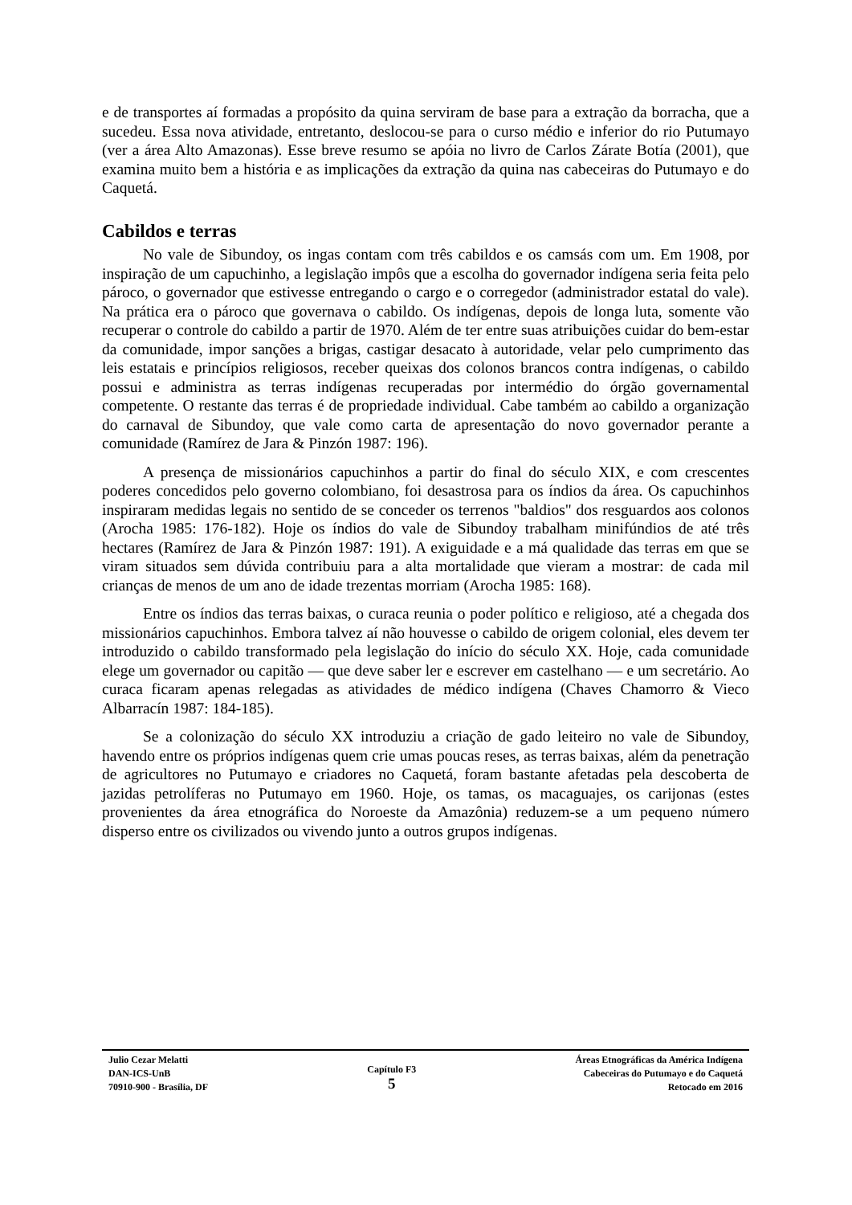e de transportes aí formadas a propósito da quina serviram de base para a extração da borracha, que a sucedeu. Essa nova atividade, entretanto, deslocou-se para o curso médio e inferior do rio Putumayo (ver a área Alto Amazonas). Esse breve resumo se apóia no livro de Carlos Zárate Botía (2001), que examina muito bem a história e as implicações da extração da quina nas cabeceiras do Putumayo e do Caquetá.
Cabildos e terras
No vale de Sibundoy, os ingas contam com três cabildos e os camsás com um. Em 1908, por inspiração de um capuchinho, a legislação impôs que a escolha do governador indígena seria feita pelo pároco, o governador que estivesse entregando o cargo e o corregedor (administrador estatal do vale). Na prática era o pároco que governava o cabildo. Os indígenas, depois de longa luta, somente vão recuperar o controle do cabildo a partir de 1970. Além de ter entre suas atribuições cuidar do bem-estar da comunidade, impor sanções a brigas, castigar desacato à autoridade, velar pelo cumprimento das leis estatais e princípios religiosos, receber queixas dos colonos brancos contra indígenas, o cabildo possui e administra as terras indígenas recuperadas por intermédio do órgão governamental competente. O restante das terras é de propriedade individual. Cabe também ao cabildo a organização do carnaval de Sibundoy, que vale como carta de apresentação do novo governador perante a comunidade (Ramírez de Jara & Pinzón 1987: 196).
A presença de missionários capuchinhos a partir do final do século XIX, e com crescentes poderes concedidos pelo governo colombiano, foi desastrosa para os índios da área. Os capuchinhos inspiraram medidas legais no sentido de se conceder os terrenos "baldios" dos resguardos aos colonos (Arocha 1985: 176-182). Hoje os índios do vale de Sibundoy trabalham minifúndios de até três hectares (Ramírez de Jara & Pinzón 1987: 191). A exiguidade e a má qualidade das terras em que se viram situados sem dúvida contribuiu para a alta mortalidade que vieram a mostrar: de cada mil crianças de menos de um ano de idade trezentas morriam (Arocha 1985: 168).
Entre os índios das terras baixas, o curaca reunia o poder político e religioso, até a chegada dos missionários capuchinhos. Embora talvez aí não houvesse o cabildo de origem colonial, eles devem ter introduzido o cabildo transformado pela legislação do início do século XX. Hoje, cada comunidade elege um governador ou capitão — que deve saber ler e escrever em castelhano — e um secretário. Ao curaca ficaram apenas relegadas as atividades de médico indígena (Chaves Chamorro & Vieco Albarracín 1987: 184-185).
Se a colonização do século XX introduziu a criação de gado leiteiro no vale de Sibundoy, havendo entre os próprios indígenas quem crie umas poucas reses, as terras baixas, além da penetração de agricultores no Putumayo e criadores no Caquetá, foram bastante afetadas pela descoberta de jazidas petrolíferas no Putumayo em 1960. Hoje, os tamas, os macaguajes, os carijonas (estes provenientes da área etnográfica do Noroeste da Amazônia) reduzem-se a um pequeno número disperso entre os civilizados ou vivendo junto a outros grupos indígenas.
Julio Cezar Melatti
DAN-ICS-UnB
70910-900 - Brasília, DF
Capítulo F3
5
Áreas Etnográficas da América Indígena
Cabeceiras do Putumayo e do Caquetá
Retocado em 2016